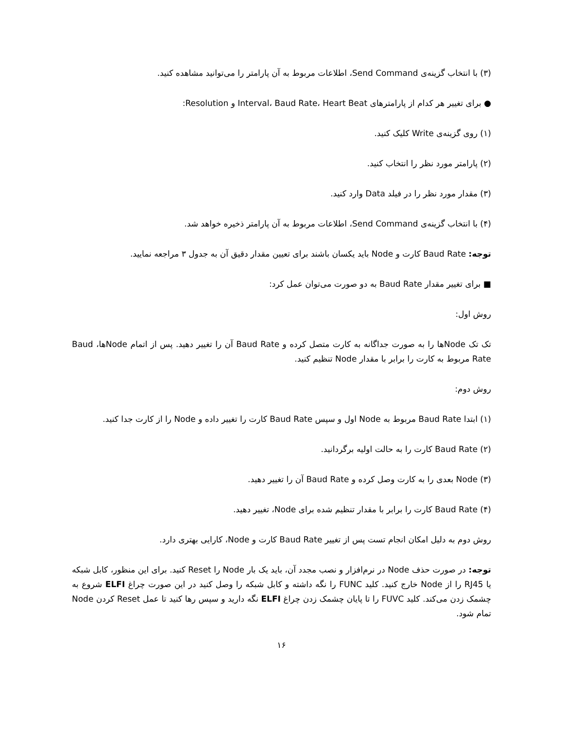(۳) با انتخاب گزینه‌ی Send Command، اطلاعات مربوط به آن پارامتر را می‌توانید مشاهده کنید.
● برای تغییر هر کدام از پارامترهای Interval، Baud Rate، Heart Beat و Resolution:
(۱) روی گزینه‌ی Write کلیک کنید.
(۲) پارامتر مورد نظر را انتخاب کنید.
(۳) مقدار مورد نظر را در فیلد Data وارد کنید.
(۴) با انتخاب گزینه‌ی Send Command، اطلاعات مربوط به آن پارامتر ذخیره خواهد شد.
توجه: Baud Rate کارت و Node باید یکسان باشند برای تعیین مقدار دقیق آن به جدول ۳ مراجعه نمایید.
■ برای تغییر مقدار Baud Rate به دو صورت می‌توان عمل کرد:
روش اول:
تک تک Nodeها را به صورت جداگانه به کارت متصل کرده و Baud Rate آن را تغییر دهید. پس از اتمام Nodeها، Baud Rate مربوط به کارت را برابر با مقدار Node تنظیم کنید.
روش دوم:
(۱) ابتدا Baud Rate مربوط به Node اول و سپس Baud Rate کارت را تغییر داده و Node را از کارت جدا کنید.
(۲) Baud Rate کارت را به حالت اولیه برگردانید.
(۳) Node بعدی را به کارت وصل کرده و Baud Rate آن را تغییر دهید.
(۴) Baud Rate کارت را برابر با مقدار تنظیم شده برای Node، تغییر دهید.
روش دوم به دلیل امکان انجام تست پس از تغییر Baud Rate کارت و Node، کارایی بهتری دارد.
توجه: در صورت حذف Node در نرم‌افزار و نصب مجدد آن، باید یک بار Node را Reset کنید. برای این منظور، کابل شبکه یا RJ45 را از Node خارج کنید. کلید FUNC را نگه داشته و کابل شبکه را وصل کنید در این صورت چراغ ELFI شروع به چشمک زدن می‌کند. کلید FUVC را تا پایان چشمک زدن چراغ ELFI نگه دارید و سپس رها کنید تا عمل Reset کردن Node تمام شود.
۱۶